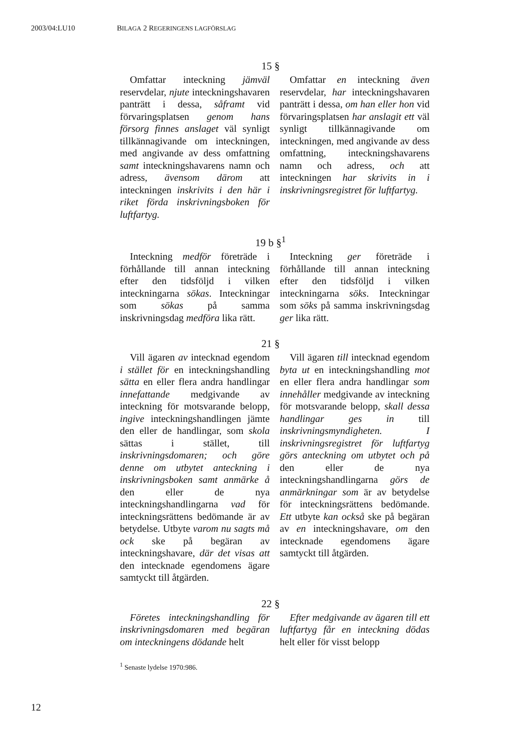2003/04:LU10 BILAGA 2 REGERINGENS LAGFÖRSLAG
15 §
Omfattar inteckning jämväl reservdelar, njute inteckningshavaren panträtt i dessa, såframt vid förvaringsplatsen genom hans försorg finnes anslaget väl synligt tillkännagivande om inteckningen, med angivande av dess omfattning samt inteckningshavarens namn och adress, ävensom därom att inteckningen inskrivits i den här i riket förda inskrivningsboken för luftfartyg.
Omfattar en inteckning även reservdelar, har inteckningshavaren panträtt i dessa, om han eller hon vid förvaringsplatsen har anslagit ett väl synligt tillkännagivande om inteckningen, med angivande av dess omfattning, inteckningshavarens namn och adress, och att inteckningen har skrivits in i inskrivningsregistret för luftfartyg.
19 b §<sup>1</sup>
Inteckning medför företräde i förhållande till annan inteckning efter den tidsföljd i vilken inteckningarna sökas. Inteckningar som sökas på samma inskrivningsdag medföra lika rätt.
Inteckning ger företräde i förhållande till annan inteckning efter den tidsföljd i vilken inteckningarna söks. Inteckningar som söks på samma inskrivningsdag ger lika rätt.
21 §
Vill ägaren av intecknad egendom i stället för en inteckningshandling sätta en eller flera andra handlingar innefattande medgivande av inteckning för motsvarande belopp, ingive inteckningshandlingen jämte den eller de handlingar, som skola sättas i stället, till inskrivningsdomaren; och göre denne om utbytet anteckning i inskrivningsboken samt anmärke å den eller de nya inteckningshandlingarna vad för inteckningsrättens bedömande är av betydelse. Utbyte varom nu sagts må ock ske på begäran av inteckningshavare, där det visas att den intecknade egendomens ägare samtyckt till åtgärden.
Vill ägaren till intecknad egendom byta ut en inteckningshandling mot en eller flera andra handlingar som innehåller medgivande av inteckning för motsvarande belopp, skall dessa handlingar ges in till inskrivningsmyndigheten. I inskrivningsregistret för luftfartyg görs anteckning om utbytet och på den eller de nya inteckningshandlingarna görs de anmärkningar som är av betydelse för inteckningsrättens bedömande. Ett utbyte kan också ske på begäran av en inteckningshavare, om den intecknade egendomens ägare samtyckt till åtgärden.
22 §
Företes inteckningshandling för inskrivningsdomaren med begäran om inteckningens dödande helt
Efter medgivande av ägaren till ett luftfartyg får en inteckning dödas helt eller för visst belopp
<sup>1</sup> Senaste lydelse 1970:986.
12